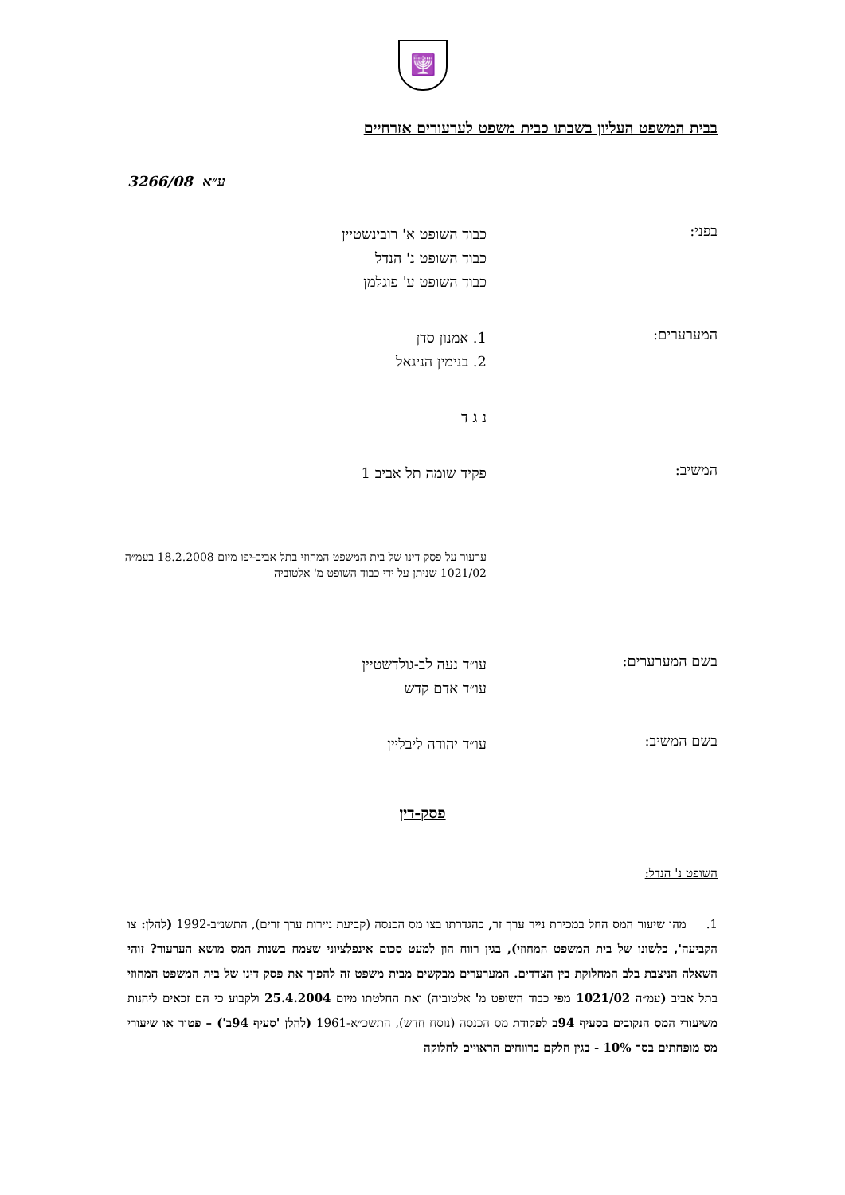🕎
בבית המשפט העליון בשבתו כבית משפט לערעורים אזרחיים
3266/08 ע״א
בפני:
כבוד השופט א' רובינשטיין
כבוד השופט נ' הנדל
כבוד השופט ע' פוגלמן
המערערים:
1. אמנון סדן
2. בנימין הניגאל
נ ג ד
המשיב:
פקיד שומה תל אביב 1
ערעור על פסק דינו של בית המשפט המחוזי בתל אביב-יפו מיום 18.2.2008 בעמ״ה 1021/02 שניתן על ידי כבוד השופט מ' אלטוביה
בשם המערערים:
עו״ד נעה לב-גולדשטיין
עו״ד אדם קדש
בשם המשיב:
עו״ד יהודה ליבליין
פסק-דין
השופט נ' הנדל:
1. מהו שיעור המס החל במכירת נייר ערך זר, כהגדרתו בצו מס הכנסה (קביעת ניירות ערך זרים), התשנ״ב-1992 (להלן: צו הקביעה', כלשונו של בית המשפט המחוזי), בגין רווח הון למעט סכום אינפלציוני שצמח בשנות המס מושא הערעור? זוהי השאלה הניצבת בלב המחלוקת בין הצדדים. המערערים מבקשים מבית משפט זה להפוך את פסק דינו של בית המשפט המחוזי בתל אביב (עמ״ה 1021/02 מפי כבוד השופט מ' אלטוביה) ואת החלטתו מיום 25.4.2004 ולקבוע כי הם זכאים ליהנות משיעורי המס הנקובים בסעיף 94ב לפקודת מס הכנסה (נוסח חדש), התשכ״א-1961 (להלן 'סעיף 94ב') – פטור או שיעורי מס מופחתים בסך 10% - בגין חלקם ברווחים הראויים לחלוקה